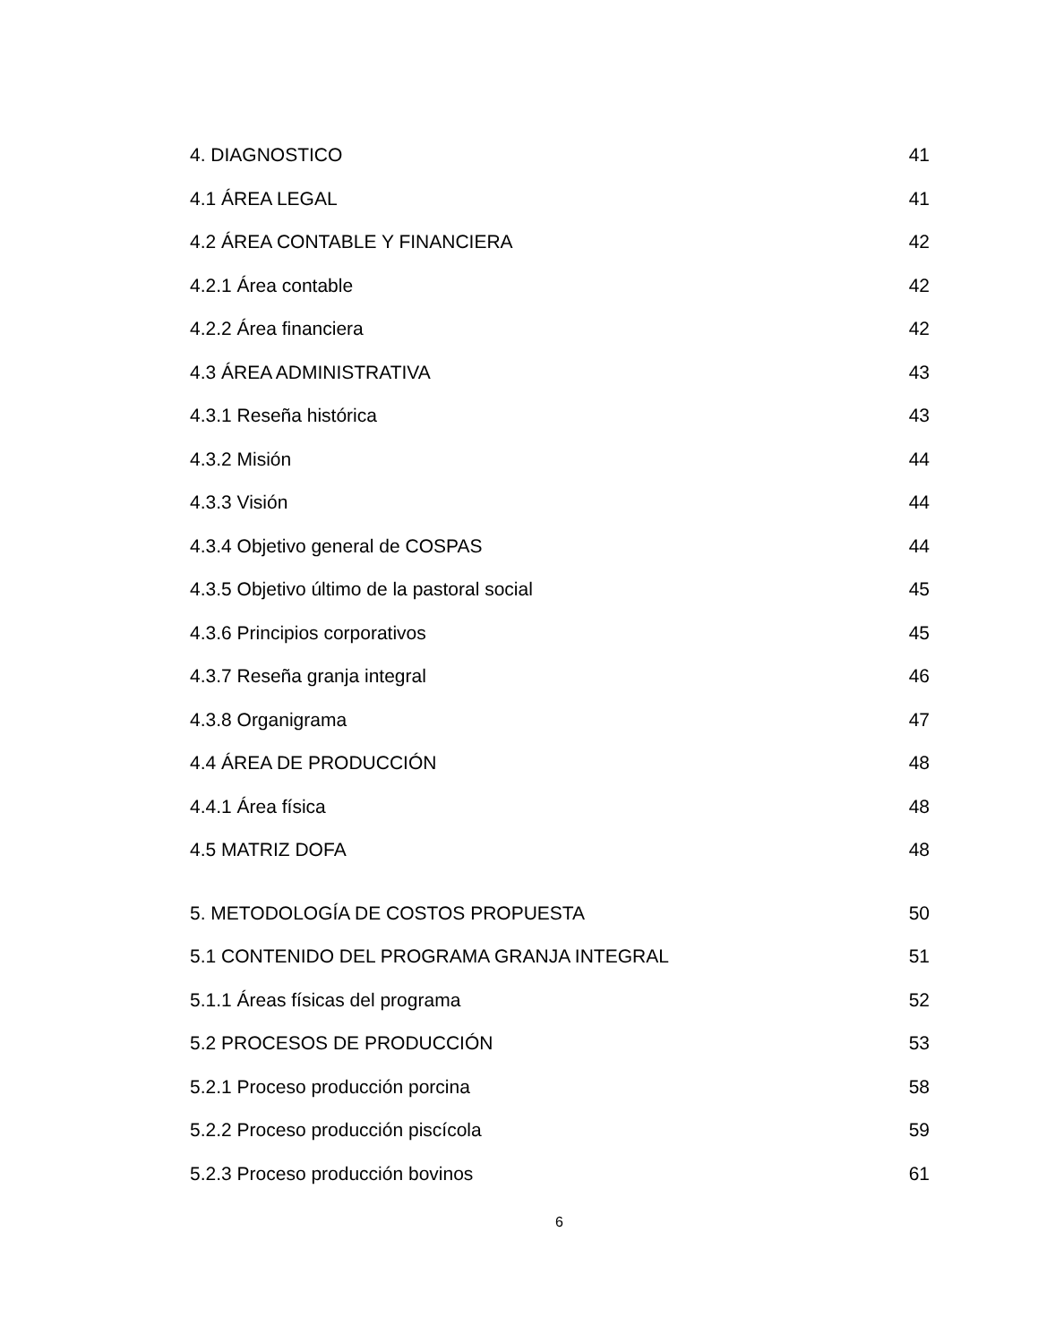4. DIAGNOSTICO 41
4.1 ÁREA LEGAL 41
4.2 ÁREA CONTABLE Y FINANCIERA 42
4.2.1 Área contable 42
4.2.2 Área financiera 42
4.3 ÁREA ADMINISTRATIVA 43
4.3.1 Reseña histórica 43
4.3.2 Misión 44
4.3.3 Visión 44
4.3.4 Objetivo general de COSPAS 44
4.3.5 Objetivo último de la pastoral social 45
4.3.6 Principios corporativos 45
4.3.7 Reseña granja integral 46
4.3.8 Organigrama 47
4.4 ÁREA DE PRODUCCIÓN 48
4.4.1 Área física 48
4.5 MATRIZ DOFA 48
5. METODOLOGÍA DE COSTOS PROPUESTA 50
5.1 CONTENIDO DEL PROGRAMA GRANJA INTEGRAL 51
5.1.1 Áreas físicas del programa 52
5.2 PROCESOS DE PRODUCCIÓN 53
5.2.1 Proceso producción porcina 58
5.2.2 Proceso producción piscícola 59
5.2.3 Proceso producción bovinos 61
6